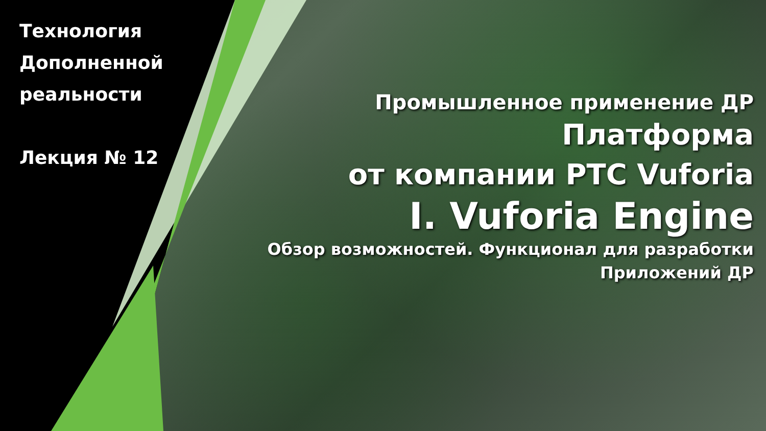Технология Дополненной реальности
Лекция № 12
Промышленное применение ДР
Платформа
от компании PTC Vuforia
I. Vuforia Engine
Обзор возможностей. Функционал для разработки
Приложений ДР